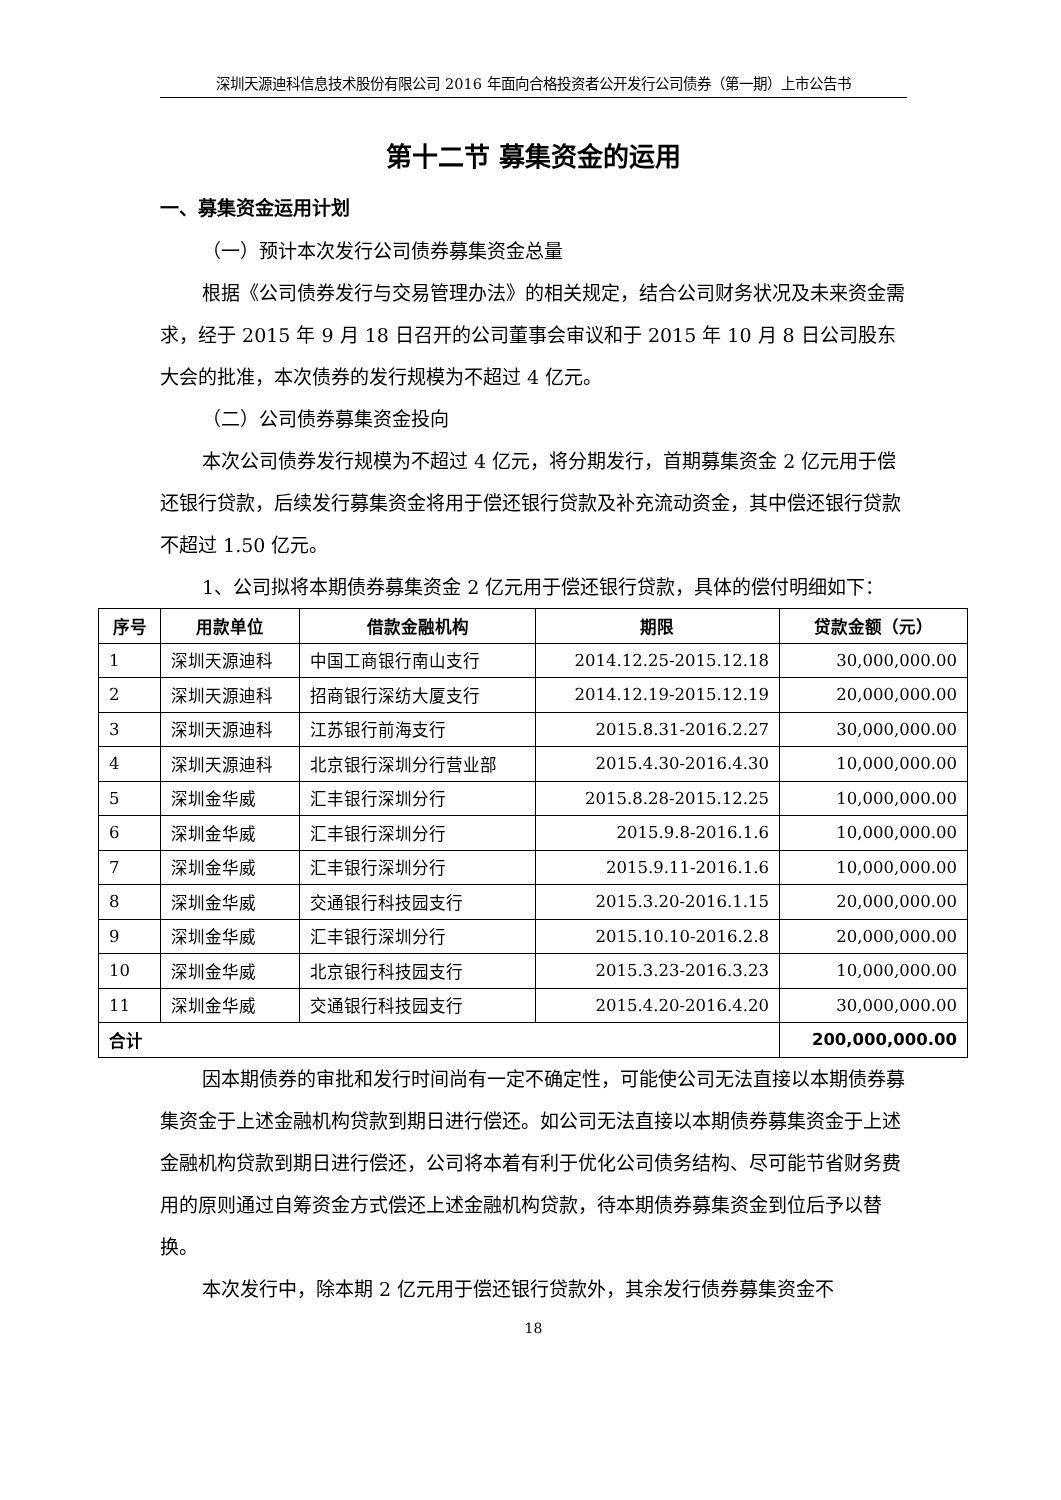深圳天源迪科信息技术股份有限公司 2016 年面向合格投资者公开发行公司债券（第一期）上市公告书
第十二节 募集资金的运用
一、募集资金运用计划
（一）预计本次发行公司债券募集资金总量
根据《公司债券发行与交易管理办法》的相关规定，结合公司财务状况及未来资金需求，经于 2015 年 9 月 18 日召开的公司董事会审议和于 2015 年 10 月 8 日公司股东大会的批准，本次债券的发行规模为不超过 4 亿元。
（二）公司债券募集资金投向
本次公司债券发行规模为不超过 4 亿元，将分期发行，首期募集资金 2 亿元用于偿还银行贷款，后续发行募集资金将用于偿还银行贷款及补充流动资金，其中偿还银行贷款不超过 1.50 亿元。
1、公司拟将本期债券募集资金 2 亿元用于偿还银行贷款，具体的偿付明细如下：
| 序号 | 用款单位 | 借款金融机构 | 期限 | 贷款金额（元） |
| --- | --- | --- | --- | --- |
| 1 | 深圳天源迪科 | 中国工商银行南山支行 | 2014.12.25-2015.12.18 | 30,000,000.00 |
| 2 | 深圳天源迪科 | 招商银行深纺大厦支行 | 2014.12.19-2015.12.19 | 20,000,000.00 |
| 3 | 深圳天源迪科 | 江苏银行前海支行 | 2015.8.31-2016.2.27 | 30,000,000.00 |
| 4 | 深圳天源迪科 | 北京银行深圳分行营业部 | 2015.4.30-2016.4.30 | 10,000,000.00 |
| 5 | 深圳金华威 | 汇丰银行深圳分行 | 2015.8.28-2015.12.25 | 10,000,000.00 |
| 6 | 深圳金华威 | 汇丰银行深圳分行 | 2015.9.8-2016.1.6 | 10,000,000.00 |
| 7 | 深圳金华威 | 汇丰银行深圳分行 | 2015.9.11-2016.1.6 | 10,000,000.00 |
| 8 | 深圳金华威 | 交通银行科技园支行 | 2015.3.20-2016.1.15 | 20,000,000.00 |
| 9 | 深圳金华威 | 汇丰银行深圳分行 | 2015.10.10-2016.2.8 | 20,000,000.00 |
| 10 | 深圳金华威 | 北京银行科技园支行 | 2015.3.23-2016.3.23 | 10,000,000.00 |
| 11 | 深圳金华威 | 交通银行科技园支行 | 2015.4.20-2016.4.20 | 30,000,000.00 |
| 合计 | | | | 200,000,000.00 |
因本期债券的审批和发行时间尚有一定不确定性，可能使公司无法直接以本期债券募集资金于上述金融机构贷款到期日进行偿还。如公司无法直接以本期债券募集资金于上述金融机构贷款到期日进行偿还，公司将本着有利于优化公司债务结构、尽可能节省财务费用的原则通过自筹资金方式偿还上述金融机构贷款，待本期债券募集资金到位后予以替换。
本次发行中，除本期 2 亿元用于偿还银行贷款外，其余发行债券募集资金不
18